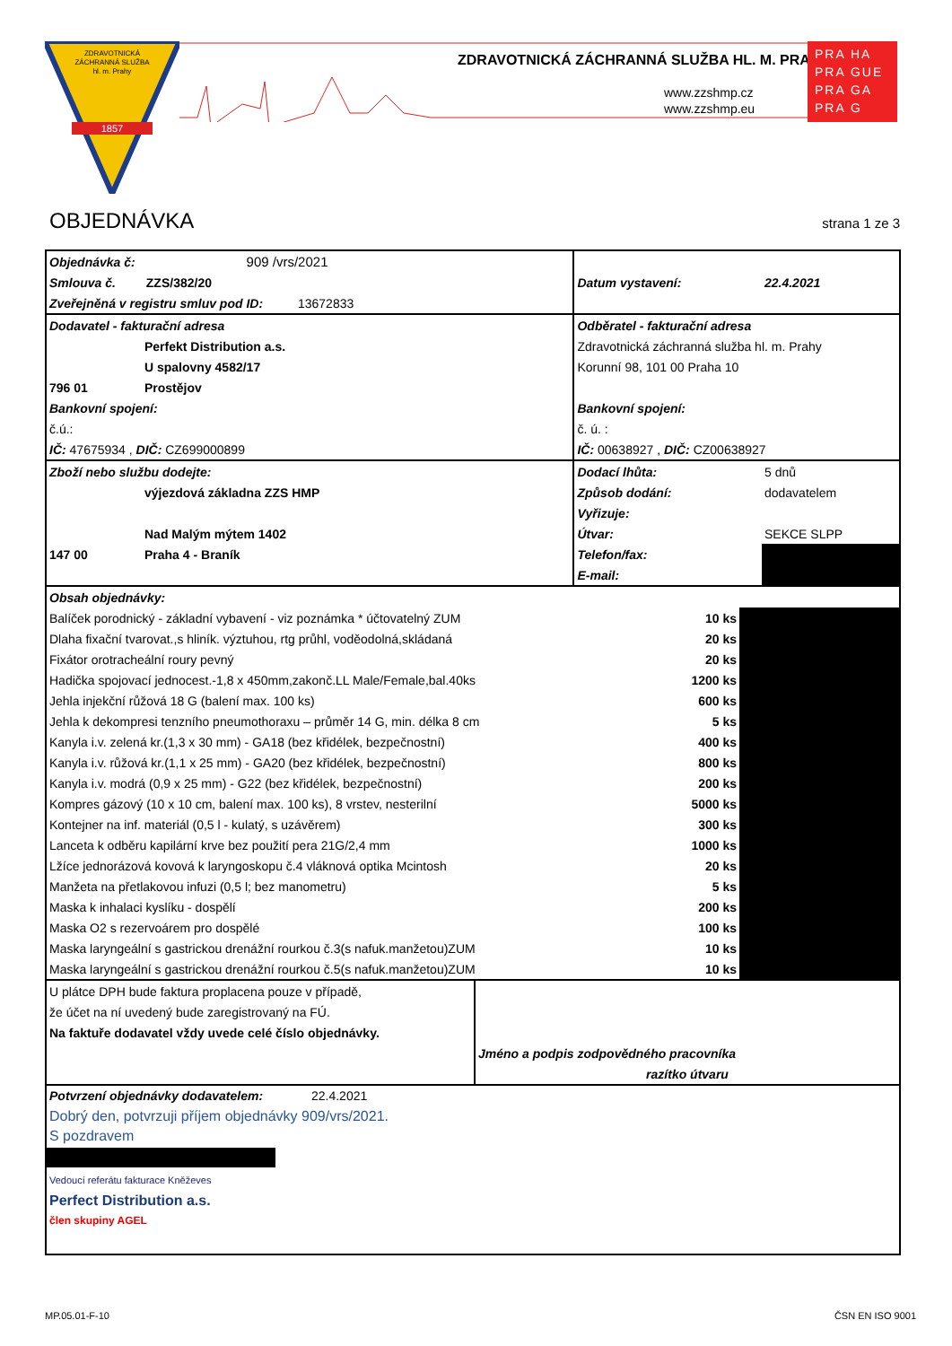ZDRAVOTNICKÁ
ZÁCHRANNÁ SLUŽBA
hl. m. Prahy
1857
ZDRAVOTNICKÁ ZÁCHRANNÁ SLUŽBA HL. M. PRAHY
www.zzshmp.cz
www.zzshmp.eu
PRA HA
PRA GUE
PRA GA
PRA G
OBJEDNÁVKA strana 1 ze 3
| Objednávka č: 909 /vrs/2021 | | | |
| Smlouva č. ZZS/382/20 | | Datum vystavení: | 22.4.2021 |
| Zveřejněná v registru smluv pod ID: 13672833 | | | |
| Dodavatel - fakturační adresa | | Odběratel - fakturační adresa | |
| | Perfekt Distribution a.s. | Zdravotnická záchranná služba hl. m. Prahy | |
| | U spalovny 4582/17 | Korunní 98, 101 00 Praha 10 | |
| 796 01 | Prostějov | | |
| Bankovní spojení: | | Bankovní spojení: | |
| č.ú.: | | č. ú. : | |
| IČ: 47675934 , DIČ: CZ699000899 | | IČ: 00638927 , DIČ: CZ00638927 | |
| Zboží nebo službu dodejte: | | Dodací lhůta: | 5 dnů |
| | výjezdová základna ZZS HMP | Způsob dodání: | dodavatelem |
| | | Vyřizuje: | |
| | Nad Malým mýtem 1402 | Útvar: | SEKCE SLPP |
| 147 00 | Praha 4 - Braník | Telefon/fax: | |
| | | E-mail: | |
| Obsah objednávky: | | |
| Balíček porodnický - základní vybavení - viz poznámka * účtovatelný ZUM | 10 ks | |
| Dlaha fixační tvarovat.,s hliník. výztuhou, rtg průhl, voděodolná,skládaná | 20 ks | |
| Fixátor orotracheální roury pevný | 20 ks | |
| Hadička spojovací jednocest.-1,8 x 450mm,zakonč.LL Male/Female,bal.40ks | 1200 ks | |
| Jehla injekční růžová 18 G (balení max. 100 ks) | 600 ks | |
| Jehla k dekompresi tenzního pneumothoraxu – průměr 14 G, min. délka 8 cm | 5 ks | |
| Kanyla i.v. zelená kr.(1,3 x 30 mm) - GA18 (bez křidélek, bezpečnostní) | 400 ks | |
| Kanyla i.v. růžová kr.(1,1 x 25 mm) - GA20 (bez křidélek, bezpečnostní) | 800 ks | |
| Kanyla i.v. modrá (0,9 x 25 mm) - G22 (bez křidélek, bezpečnostní) | 200 ks | |
| Kompres gázový (10 x 10 cm, balení max. 100 ks), 8 vrstev, nesterilní | 5000 ks | |
| Kontejner na inf. materiál (0,5 l - kulatý, s uzávěrem) | 300 ks | |
| Lanceta k odběru kapilární krve bez použití pera 21G/2,4 mm | 1000 ks | |
| Lžíce jednorázová kovová k laryngoskopu č.4 vláknová optika Mcintosh | 20 ks | |
| Manžeta na přetlakovou infuzi (0,5 l; bez manometru) | 5 ks | |
| Maska k inhalaci kyslíku - dospělí | 200 ks | |
| Maska O2 s rezervoárem pro dospělé | 100 ks | |
| Maska laryngeální s gastrickou drenážní rourkou č.3(s nafuk.manžetou)ZUM | 10 ks | |
| Maska laryngeální s gastrickou drenážní rourkou č.5(s nafuk.manžetou)ZUM | 10 ks | |
| U plátce DPH bude faktura proplacena pouze v případě, | |
| že účet na ní uvedený bude zaregistrovaný na FÚ. | |
| Na faktuře dodavatel vždy uvede celé číslo objednávky. | |
| | Jméno a podpis zodpovědného pracovníka |
| | razítko útvaru |
Potvrzení objednávky dodavatelem: 22.4.2021
Dobrý den, potvrzuji příjem objednávky 909/vrs/2021.
S pozdravem
Vedoucí referátu fakturace Kněževes
Perfect Distribution a.s.
člen skupiny AGEL
MP.05.01-F-10 ČSN EN ISO 9001